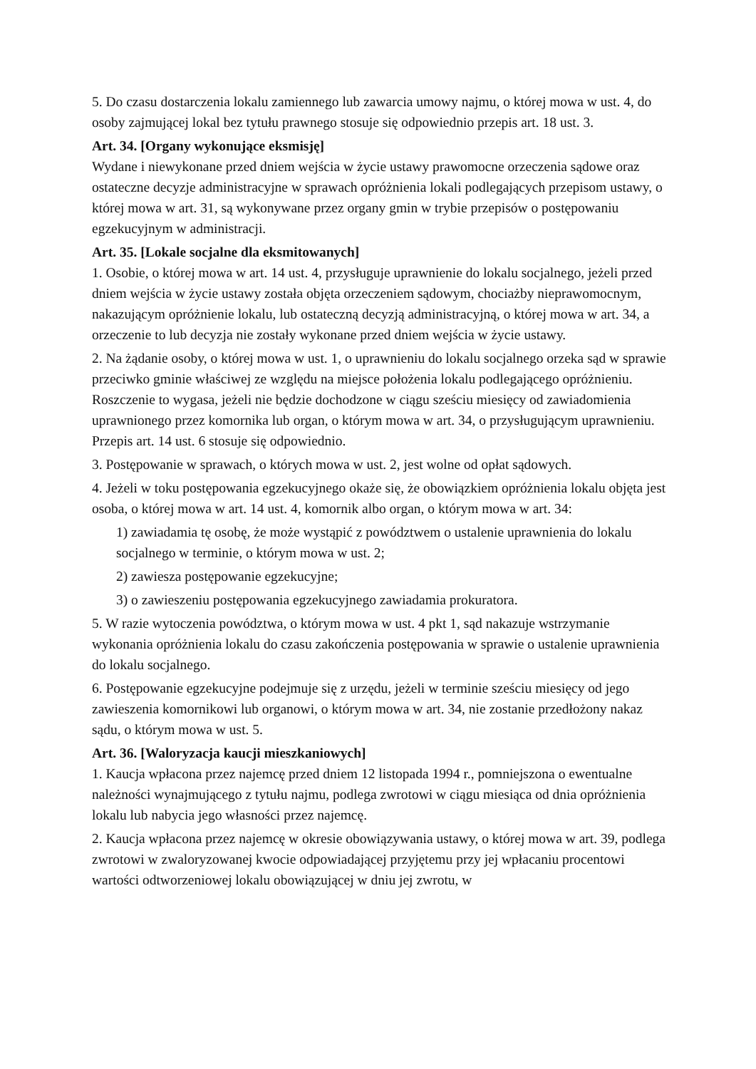5. Do czasu dostarczenia lokalu zamiennego lub zawarcia umowy najmu, o której mowa w ust. 4, do osoby zajmującej lokal bez tytułu prawnego stosuje się odpowiednio przepis art. 18 ust. 3.
Art. 34. [Organy wykonujące eksmisję]
Wydane i niewykonane przed dniem wejścia w życie ustawy prawomocne orzeczenia sądowe oraz ostateczne decyzje administracyjne w sprawach opróżnienia lokali podlegających przepisom ustawy, o której mowa w art. 31, są wykonywane przez organy gmin w trybie przepisów o postępowaniu egzekucyjnym w administracji.
Art. 35. [Lokale socjalne dla eksmitowanych]
1. Osobie, o której mowa w art. 14 ust. 4, przysługuje uprawnienie do lokalu socjalnego, jeżeli przed dniem wejścia w życie ustawy została objęta orzeczeniem sądowym, chociażby nieprawomocnym, nakazującym opróżnienie lokalu, lub ostateczną decyzją administracyjną, o której mowa w art. 34, a orzeczenie to lub decyzja nie zostały wykonane przed dniem wejścia w życie ustawy.
2. Na żądanie osoby, o której mowa w ust. 1, o uprawnieniu do lokalu socjalnego orzeka sąd w sprawie przeciwko gminie właściwej ze względu na miejsce położenia lokalu podlegającego opróżnieniu. Roszczenie to wygasa, jeżeli nie będzie dochodzone w ciągu sześciu miesięcy od zawiadomienia uprawnionego przez komornika lub organ, o którym mowa w art. 34, o przysługującym uprawnieniu. Przepis art. 14 ust. 6 stosuje się odpowiednio.
3. Postępowanie w sprawach, o których mowa w ust. 2, jest wolne od opłat sądowych.
4. Jeżeli w toku postępowania egzekucyjnego okaże się, że obowiązkiem opróżnienia lokalu objęta jest osoba, o której mowa w art. 14 ust. 4, komornik albo organ, o którym mowa w art. 34:
1) zawiadamia tę osobę, że może wystąpić z powództwem o ustalenie uprawnienia do lokalu socjalnego w terminie, o którym mowa w ust. 2;
2) zawiesza postępowanie egzekucyjne;
3) o zawieszeniu postępowania egzekucyjnego zawiadamia prokuratora.
5. W razie wytoczenia powództwa, o którym mowa w ust. 4 pkt 1, sąd nakazuje wstrzymanie wykonania opróżnienia lokalu do czasu zakończenia postępowania w sprawie o ustalenie uprawnienia do lokalu socjalnego.
6. Postępowanie egzekucyjne podejmuje się z urzędu, jeżeli w terminie sześciu miesięcy od jego zawieszenia komornikowi lub organowi, o którym mowa w art. 34, nie zostanie przedłożony nakaz sądu, o którym mowa w ust. 5.
Art. 36. [Waloryzacja kaucji mieszkaniowych]
1. Kaucja wpłacona przez najemcę przed dniem 12 listopada 1994 r., pomniejszona o ewentualne należności wynajmującego z tytułu najmu, podlega zwrotowi w ciągu miesiąca od dnia opróżnienia lokalu lub nabycia jego własności przez najemcę.
2. Kaucja wpłacona przez najemcę w okresie obowiązywania ustawy, o której mowa w art. 39, podlega zwrotowi w zwaloryzowanej kwocie odpowiadającej przyjętemu przy jej wpłacaniu procentowi wartości odtworzeniowej lokalu obowiązującej w dniu jej zwrotu, w